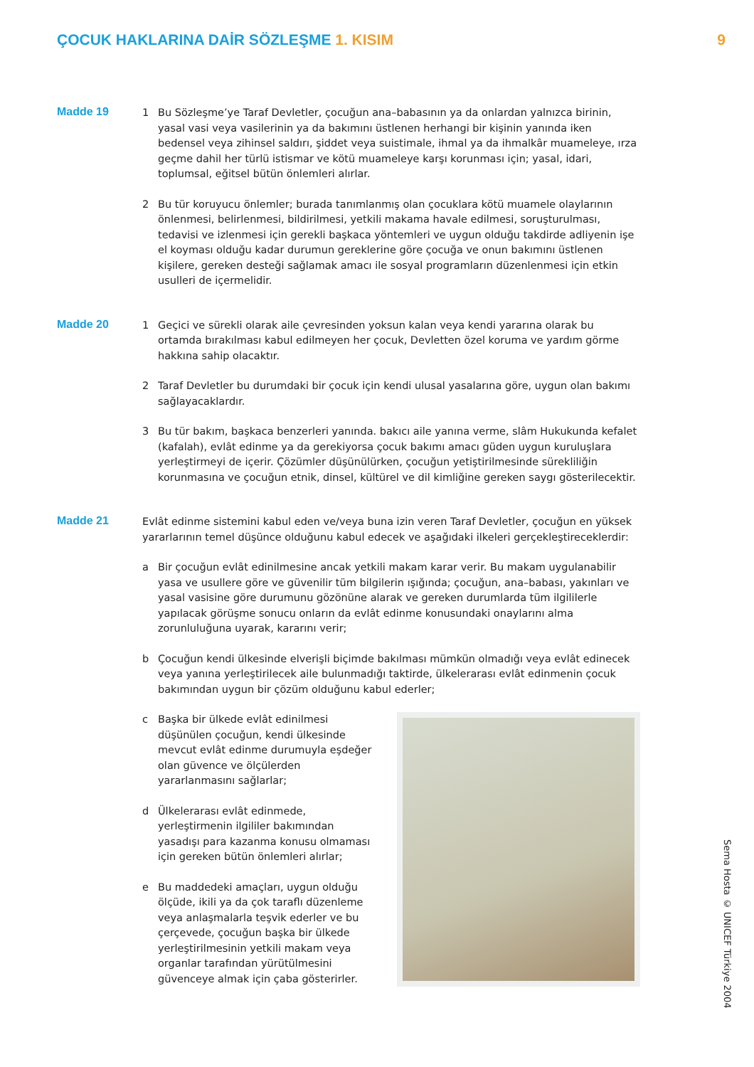ÇOCUK HAKLARINA DAİR SÖZLEŞME 1. KISIM
9
Madde 19
1 Bu Sözleşme’ye Taraf Devletler, çocuğun ana–babasının ya da onlardan yalnızca birinin, yasal vasi veya vasilerinin ya da bakımını üstlenen herhangi bir kişinin yanında iken bedensel veya zihinsel saldırı, şiddet veya suistimale, ihmal ya da ihmalkâr muameleye, ırza geçme dahil her türlü istismar ve kötü muameleye karşı korunması için; yasal, idari, toplumsal, eğitsel bütün önlemleri alırlar.
2 Bu tür koruyucu önlemler; burada tanımlanmış olan çocuklara kötü muamele olaylarının önlenmesi, belirlenmesi, bildirilmesi, yetkili makama havale edilmesi, soruşturulması, tedavisi ve izlenmesi için gerekli başkaca yöntemleri ve uygun olduğu takdirde adliyenin işe el koyması olduğu kadar durumun gereklerine göre çocuğa ve onun bakımını üstlenen kişilere, gereken desteği sağlamak amacı ile sosyal programların düzenlenmesi için etkin usulleri de içermelidir.
Madde 20
1 Geçici ve sürekli olarak aile çevresinden yoksun kalan veya kendi yararına olarak bu ortamda bırakılması kabul edilmeyen her çocuk, Devletten özel koruma ve yardım görme hakkına sahip olacaktır.
2 Taraf Devletler bu durumdaki bir çocuk için kendi ulusal yasalarına göre, uygun olan bakımı sağlayacaklardır.
3 Bu tür bakım, başkaca benzerleri yanında. bakıcı aile yanına verme, slâm Hukukunda kefalet (kafalah), evlât edinme ya da gerekiyorsa çocuk bakımı amacı güden uygun kuruluşlara yerleştirmeyi de içerir. Çözümler düşünülürken, çocuğun yetiştirilmesinde sürekliliğin korunmasına ve çocuğun etnik, dinsel, kültürel ve dil kimliğine gereken saygı gösterilecektir.
Madde 21
Evlât edinme sistemini kabul eden ve/veya buna izin veren Taraf Devletler, çocuğun en yüksek yararlarının temel düşünce olduğunu kabul edecek ve aşağıdaki ilkeleri gerçekleştireceklerdir:
a Bir çocuğun evlât edinilmesine ancak yetkili makam karar verir. Bu makam uygulanabilir yasa ve usullere göre ve güvenilir tüm bilgilerin ışığında; çocuğun, ana–babası, yakınları ve yasal vasisine göre durumunu gözönüne alarak ve gereken durumlarda tüm ilgililerle yapılacak görüşme sonucu onların da evlât edinme konusundaki onaylarını alma zorunluluğuna uyarak, kararını verir;
b Çocuğun kendi ülkesinde elverişli biçimde bakılması mümkün olmadığı veya evlât edinecek veya yanına yerleştirilecek aile bulunmadığı taktirde, ülkelerarası evlât edinmenin çocuk bakımından uygun bir çözüm olduğunu kabul ederler;
c Başka bir ülkede evlât edinilmesi düşünülen çocuğun, kendi ülkesinde mevcut evlât edinme durumuyla eşdeğer olan güvence ve ölçülerden yararlanmasını sağlarlar;
d Ülkelerarası evlât edinmede, yerleştirmenin ilgililer bakımından yasadışı para kazanma konusu olmaması için gereken bütün önlemleri alırlar;
e Bu maddedeki amaçları, uygun olduğu ölçüde, ikili ya da çok taraflı düzenleme veya anlaşmalarla teşvik ederler ve bu çerçevede, çocuğun başka bir ülkede yerleştirilmesinin yetkili makam veya organlar tarafından yürütülmesini güvenceye almak için çaba gösterirler.
Sema Hosta © UNICEF Türkiye 2004